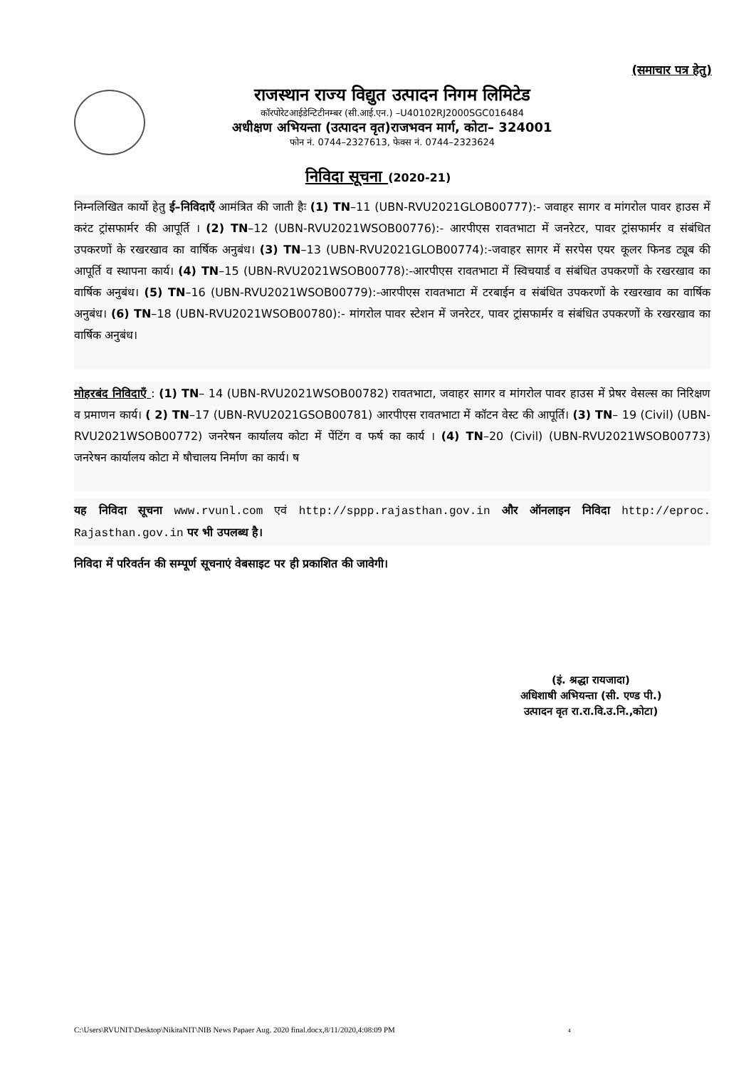(समाचार पत्र हेतु)
राजस्थान राज्य विद्युत उत्पादन निगम लिमिटेड
कॉरपोरेटआईडेन्टिटीनम्बर (सी.आई.एन.) –U40102RJ2000SGC016484
अधीक्षण अभियन्ता (उत्पादन वृत)राजभवन मार्ग, कोटा– 324001
फोन नं. 0744–2327613, फेक्स नं. 0744–2323624
निविदा सूचना (2020-21)
निम्नलिखित कार्यो हेतु ई–निविदाएँ आमंत्रित की जाती हैः (1) TN–11 (UBN-RVU2021GLOB00777):- जवाहर सागर व मांगरोल पावर हाउस में करंट ट्रांसफार्मर की आपूर्ति । (2) TN–12 (UBN-RVU2021WSOB00776):- आरपीएस रावतभाटा में जनरेटर, पावर ट्रांसफार्मर व संबंधित उपकरणों के रखरखाव का वार्षिक अनुबंध। (3) TN–13 (UBN-RVU2021GLOB00774):-जवाहर सागर में सरपेस एयर कूलर फिनड ट्यूब की आपूर्ति व स्थापना कार्य। (4) TN–15 (UBN-RVU2021WSOB00778):-आरपीएस रावतभाटा में स्विचयार्ड व संबंधित उपकरणों के रखरखाव का वार्षिक अनुबंध। (5) TN–16 (UBN-RVU2021WSOB00779):-आरपीएस रावतभाटा में टरबाईन व संबंधित उपकरणों के रखरखाव का वार्षिक अनुबंध। (6) TN–18 (UBN-RVU2021WSOB00780):- मांगरोल पावर स्टेशन में जनरेटर, पावर ट्रांसफार्मर व संबंधित उपकरणों के रखरखाव का वार्षिक अनुबंध।
मोहरबंद निविदाएँ : (1) TN– 14 (UBN-RVU2021WSOB00782) रावतभाटा, जवाहर सागर व मांगरोल पावर हाउस में प्रेषर वेसल्स का निरिक्षण व प्रमाणन कार्य। ( 2) TN–17 (UBN-RVU2021GSOB00781) आरपीएस रावतभाटा में कॉटन वेस्ट की आपूर्ति। (3) TN– 19 (Civil) (UBN- RVU2021WSOB00772) जनरेषन कार्यालय कोटा में पेंटिंग व फर्ष का कार्य । (4) TN–20 (Civil) (UBN-RVU2021WSOB00773) जनरेषन कार्यालय कोटा मे षौचालय निर्माण का कार्य। ष
यह निविदा सूचना www.rvunl.com एवं http://sppp.rajasthan.gov.in और ऑनलाइन निविदा http://eproc. Rajasthan.gov.in पर भी उपलब्ध है।
निविदा में परिवर्तन की सम्पूर्ण सूचनाएं वेबसाइट पर ही प्रकाशित की जावेगी।
(इं. श्रद्धा रायजादा)
अधिशाषी अभियन्ता (सी. एण्ड पी.)
उत्पादन वृत रा.रा.वि.उ.नि.,कोटा)
C:\Users\RVUNIT\Desktop\NikitaNIT\NIB News Papaer Aug. 2020 final.docx,8/11/2020,4:08:09 PM 4